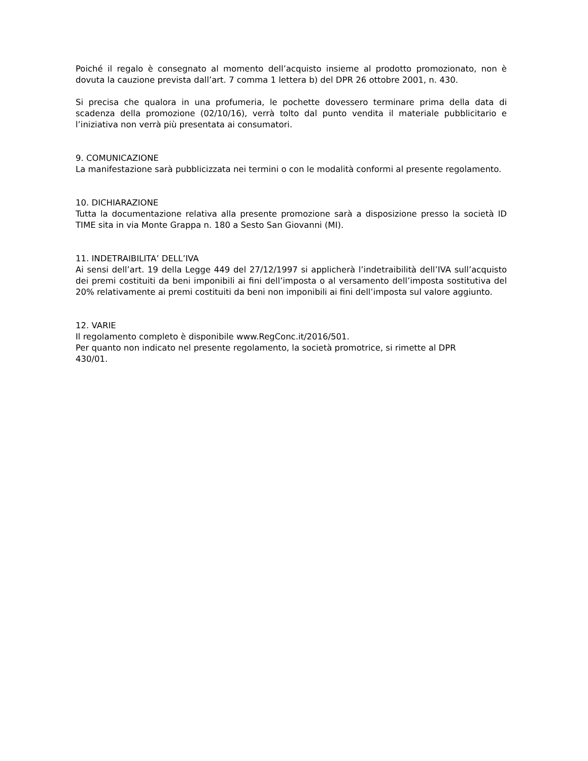Poiché il regalo è consegnato al momento dell’acquisto insieme al prodotto promozionato, non è dovuta la cauzione prevista dall’art. 7 comma 1 lettera b) del DPR 26 ottobre 2001, n. 430.
Si precisa che qualora in una profumeria, le pochette dovessero terminare prima della data di scadenza della promozione (02/10/16), verrà tolto dal punto vendita il materiale pubblicitario e l’iniziativa non verrà più presentata ai consumatori.
9. COMUNICAZIONE
La manifestazione sarà pubblicizzata nei termini o con le modalità conformi al presente regolamento.
10. DICHIARAZIONE
Tutta la documentazione relativa alla presente promozione sarà a disposizione presso la società ID TIME sita in via Monte Grappa n. 180 a Sesto San Giovanni (MI).
11. INDETRAIBILITA’ DELL’IVA
Ai sensi dell’art. 19 della Legge 449 del 27/12/1997 si applicherà l’indetraibilità dell’IVA sull’acquisto dei premi costituiti da beni imponibili ai fini dell’imposta o al versamento dell’imposta sostitutiva del 20% relativamente ai premi costituiti da beni non imponibili ai fini dell’imposta sul valore aggiunto.
12. VARIE
Il regolamento completo è disponibile www.RegConc.it/2016/501.
Per quanto non indicato nel presente regolamento, la società promotrice, si rimette al DPR 430/01.